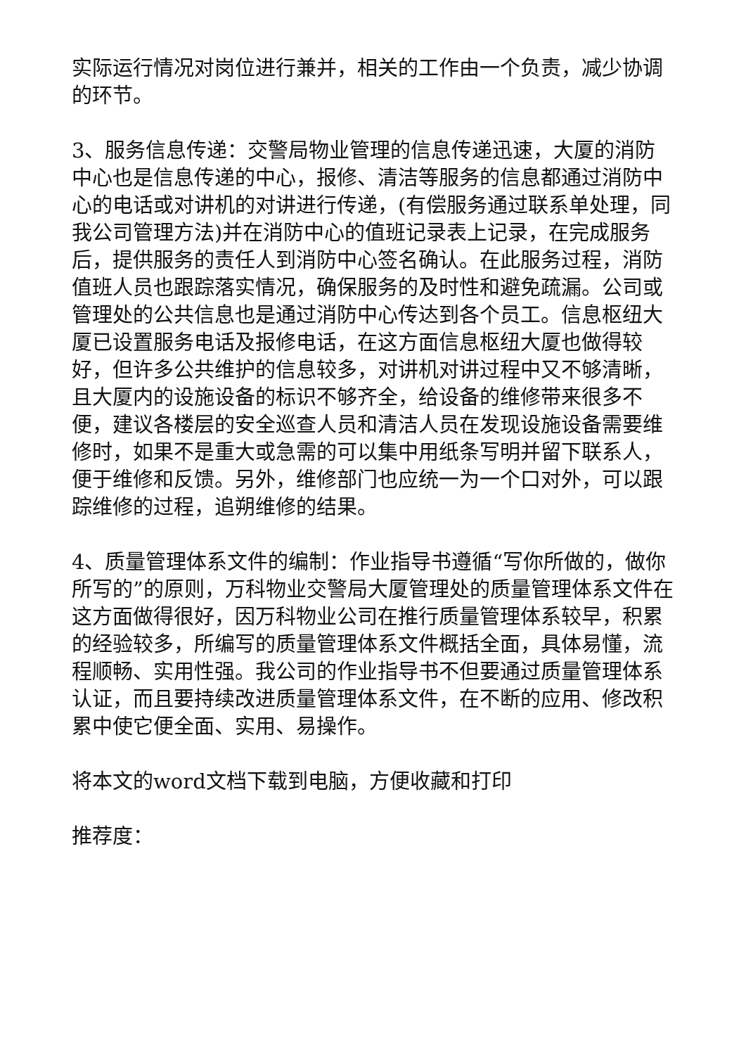实际运行情况对岗位进行兼并，相关的工作由一个负责，减少协调的环节。
3、服务信息传递：交警局物业管理的信息传递迅速，大厦的消防中心也是信息传递的中心，报修、清洁等服务的信息都通过消防中心的电话或对讲机的对讲进行传递，(有偿服务通过联系单处理，同我公司管理方法)并在消防中心的值班记录表上记录，在完成服务后，提供服务的责任人到消防中心签名确认。在此服务过程，消防值班人员也跟踪落实情况，确保服务的及时性和避免疏漏。公司或管理处的公共信息也是通过消防中心传达到各个员工。信息枢纽大厦已设置服务电话及报修电话，在这方面信息枢纽大厦也做得较好，但许多公共维护的信息较多，对讲机对讲过程中又不够清晰，且大厦内的设施设备的标识不够齐全，给设备的维修带来很多不便，建议各楼层的安全巡查人员和清洁人员在发现设施设备需要维修时，如果不是重大或急需的可以集中用纸条写明并留下联系人，便于维修和反馈。另外，维修部门也应统一为一个口对外，可以跟踪维修的过程，追朔维修的结果。
4、质量管理体系文件的编制：作业指导书遵循“写你所做的，做你所写的”的原则，万科物业交警局大厦管理处的质量管理体系文件在这方面做得很好，因万科物业公司在推行质量管理体系较早，积累的经验较多，所编写的质量管理体系文件概括全面，具体易懂，流程顺畅、实用性强。我公司的作业指导书不但要通过质量管理体系认证，而且要持续改进质量管理体系文件，在不断的应用、修改积累中使它便全面、实用、易操作。
将本文的word文档下载到电脑，方便收藏和打印
推荐度：